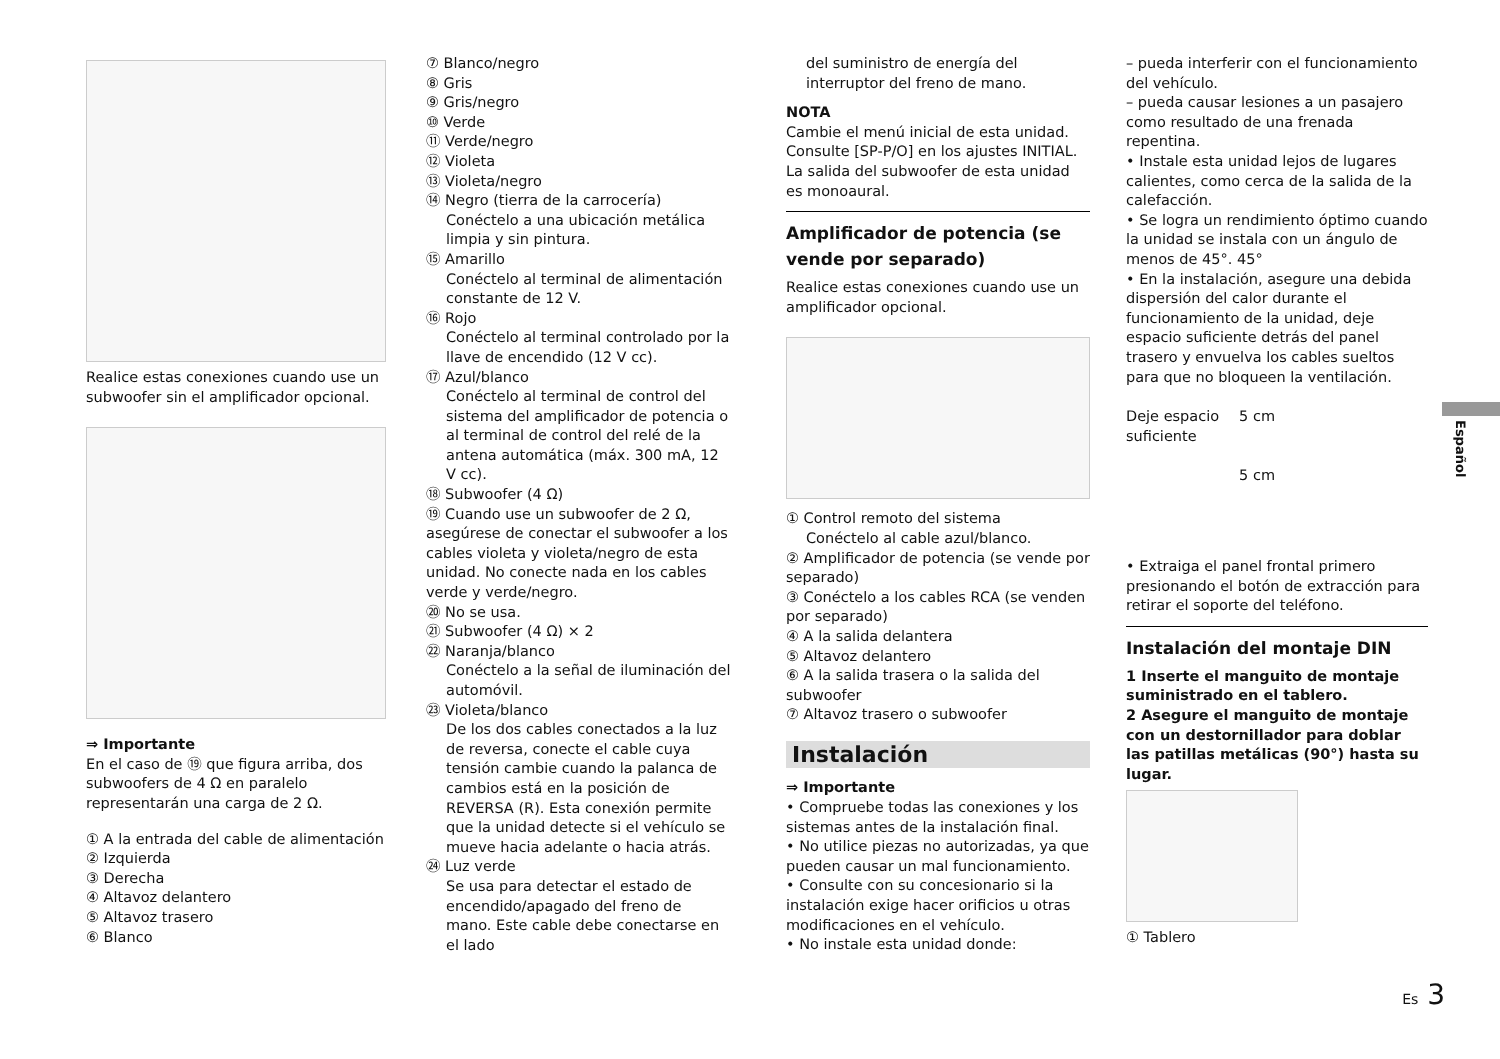Realice estas conexiones cuando use un subwoofer sin el amplificador opcional.
⇒ Importante
En el caso de ⑲ que figura arriba, dos subwoofers de 4 Ω en paralelo representarán una carga de 2 Ω.
① A la entrada del cable de alimentación
② Izquierda
③ Derecha
④ Altavoz delantero
⑤ Altavoz trasero
⑥ Blanco
⑦ Blanco/negro
⑧ Gris
⑨ Gris/negro
⑩ Verde
⑪ Verde/negro
⑫ Violeta
⑬ Violeta/negro
⑭ Negro (tierra de la carrocería)
Conéctelo a una ubicación metálica limpia y sin pintura.
⑮ Amarillo
Conéctelo al terminal de alimentación constante de 12 V.
⑯ Rojo
Conéctelo al terminal controlado por la llave de encendido (12 V cc).
⑰ Azul/blanco
Conéctelo al terminal de control del sistema del amplificador de potencia o al terminal de control del relé de la antena automática (máx. 300 mA, 12 V cc).
⑱ Subwoofer (4 Ω)
⑲ Cuando use un subwoofer de 2 Ω, asegúrese de conectar el subwoofer a los cables violeta y violeta/negro de esta unidad. No conecte nada en los cables verde y verde/negro.
⑳ No se usa.
㉑ Subwoofer (4 Ω) × 2
㉒ Naranja/blanco
Conéctelo a la señal de iluminación del automóvil.
㉓ Violeta/blanco
De los dos cables conectados a la luz de reversa, conecte el cable cuya tensión cambie cuando la palanca de cambios está en la posición de REVERSA (R). Esta conexión permite que la unidad detecte si el vehículo se mueve hacia adelante o hacia atrás.
㉔ Luz verde
Se usa para detectar el estado de encendido/apagado del freno de mano. Este cable debe conectarse en el lado
del suministro de energía del interruptor del freno de mano.
NOTA
Cambie el menú inicial de esta unidad. Consulte [SP-P/O] en los ajustes INITIAL. La salida del subwoofer de esta unidad es monoaural.
Amplificador de potencia (se vende por separado)
Realice estas conexiones cuando use un amplificador opcional.
① Control remoto del sistema
Conéctelo al cable azul/blanco.
② Amplificador de potencia (se vende por separado)
③ Conéctelo a los cables RCA (se venden por separado)
④ A la salida delantera
⑤ Altavoz delantero
⑥ A la salida trasera o la salida del subwoofer
⑦ Altavoz trasero o subwoofer
Instalación
⇒ Importante
• Compruebe todas las conexiones y los sistemas antes de la instalación final.
• No utilice piezas no autorizadas, ya que pueden causar un mal funcionamiento.
• Consulte con su concesionario si la instalación exige hacer orificios u otras modificaciones en el vehículo.
• No instale esta unidad donde:
– pueda interferir con el funcionamiento del vehículo.
– pueda causar lesiones a un pasajero como resultado de una frenada repentina.
• Instale esta unidad lejos de lugares calientes, como cerca de la salida de la calefacción.
• Se logra un rendimiento óptimo cuando la unidad se instala con un ángulo de menos de 45°. 45°
• En la instalación, asegure una debida dispersión del calor durante el funcionamiento de la unidad, deje espacio suficiente detrás del panel trasero y envuelva los cables sueltos para que no bloqueen la ventilación.
Deje espacio
suficiente
5 cm
5 cm
• Extraiga el panel frontal primero presionando el botón de extracción para retirar el soporte del teléfono.
Instalación del montaje DIN
1 Inserte el manguito de montaje suministrado en el tablero.
2 Asegure el manguito de montaje con un destornillador para doblar las patillas metálicas (90°) hasta su lugar.
① Tablero
Español
Es 3